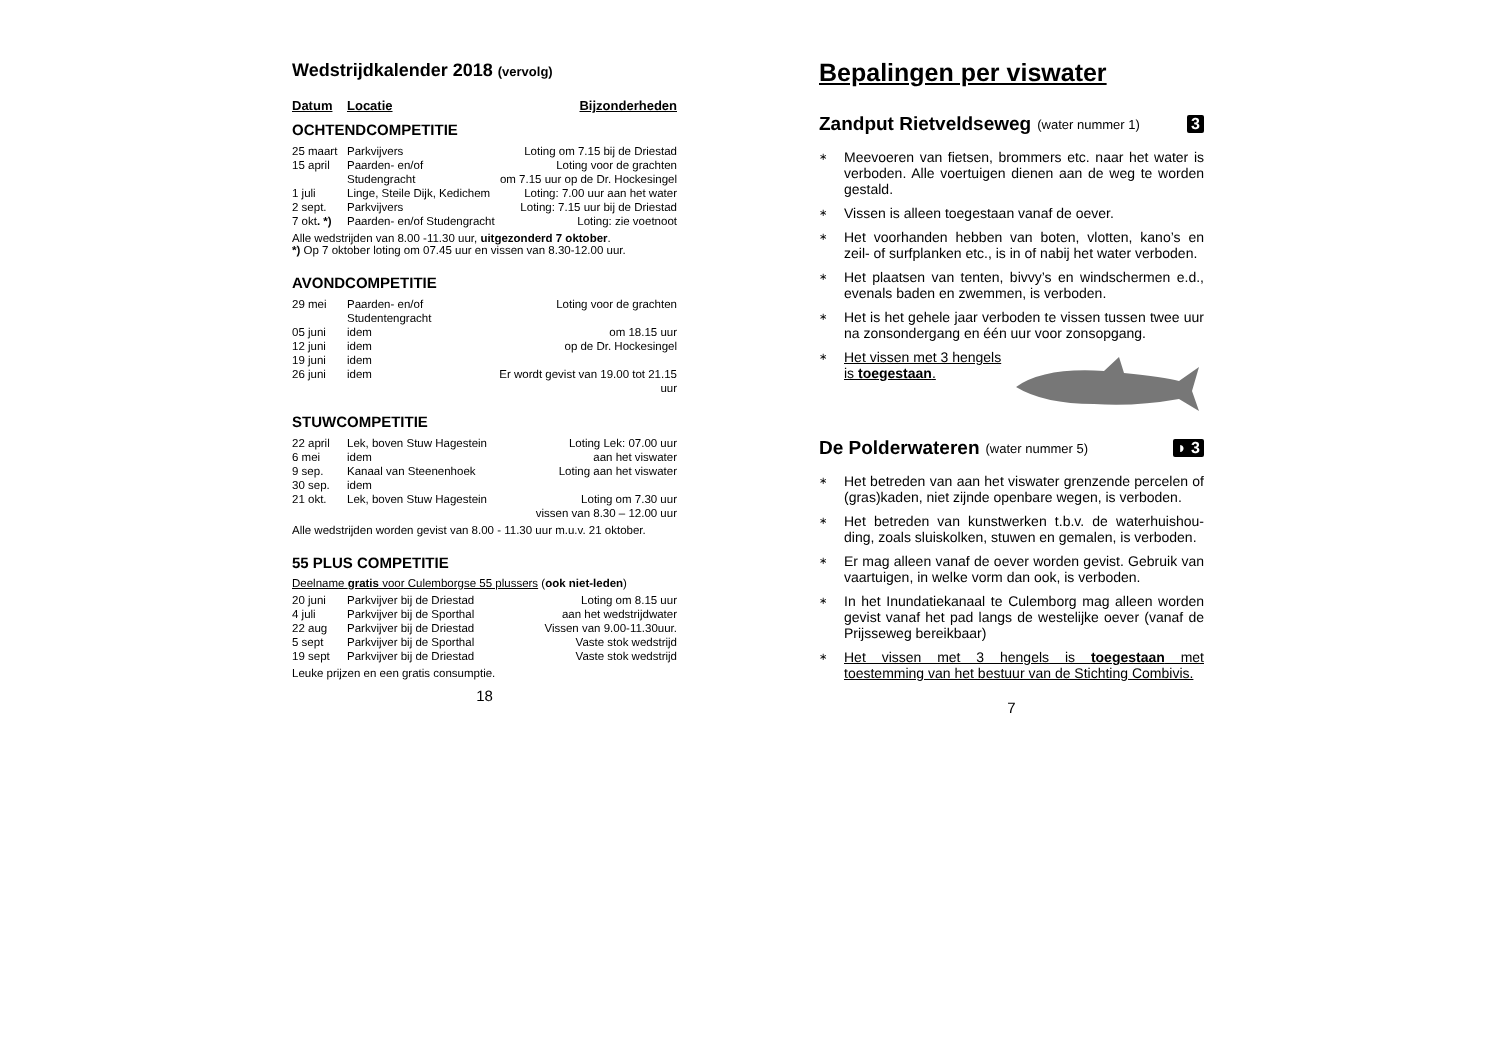Wedstrijdkalender 2018 (vervolg)
| Datum | Locatie | Bijzonderheden |
OCHTENDCOMPETITIE
| 25 maart | Parkvijvers | Loting om 7.15 bij de Driestad |
| 15 april | Paarden- en/of | Loting voor de grachten |
| | Studengracht | om 7.15 uur op de Dr. Hockesingel |
| 1 juli | Linge, Steile Dijk, Kedichem | Loting: 7.00 uur aan het water |
| 2 sept. | Parkvijvers | Loting: 7.15 uur bij de Driestad |
| 7 okt . *) | Paarden- en/of Studengracht | Loting: zie voetnoot |
Alle wedstrijden van 8.00 -11.30 uur, uitgezonderd 7 oktober.
*) Op 7 oktober loting om 07.45 uur en vissen van 8.30-12.00 uur.
AVONDCOMPETITIE
| 29 mei | Paarden- en/of Studentengracht | Loting voor de grachten |
| 05 juni | idem | om 18.15 uur |
| 12 juni | idem | op de Dr. Hockesingel |
| 19 juni | idem | |
| 26 juni | idem | Er wordt gevist van 19.00 tot 21.15 uur |
STUWCOMPETITIE
| 22 april | Lek, boven Stuw Hagestein | Loting Lek: 07.00 uur |
| 6 mei | idem | aan het viswater |
| 9 sep. | Kanaal van Steenenhoek | Loting aan het viswater |
| 30 sep. | idem | |
| 21 okt. | Lek, boven Stuw Hagestein | Loting om 7.30 uur |
| | | vissen van 8.30 – 12.00 uur |
Alle wedstrijden worden gevist van 8.00 - 11.30 uur m.u.v. 21 oktober.
55 PLUS COMPETITIE
Deelname gratis voor Culemborgse 55 plussers (ook niet-leden)
| 20 juni | Parkvijver bij de Driestad | Loting om 8.15 uur |
| 4 juli | Parkvijver bij de Sporthal | aan het wedstrijdwater |
| 22 aug | Parkvijver bij de Driestad | Vissen van 9.00-11.30uur. |
| 5 sept | Parkvijver bij de Sporthal | Vaste stok wedstrijd |
| 19 sept | Parkvijver bij de Driestad | Vaste stok wedstrijd |
Leuke prijzen en een gratis consumptie.
18
Bepalingen per viswater
Zandput Rietveldseweg (water nummer 1) 3
∗ Meevoeren van fietsen, brommers etc. naar het water is verboden. Alle voertuigen dienen aan de weg te worden gestald.
∗ Vissen is alleen toegestaan vanaf de oever.
∗ Het voorhanden hebben van boten, vlotten, kano’s en zeil- of surfplanken etc., is in of nabij het water verboden.
∗ Het plaatsen van tenten, bivvy’s en windschermen e.d., evenals baden en zwemmen, is verboden.
∗ Het is het gehele jaar verboden te vissen tussen twee uur na zonsondergang en één uur voor zonsopgang.
∗ Het vissen met 3 hengels
is toegestaan.
De Polderwateren (water nummer 5) ◗ 3
∗ Het betreden van aan het viswater grenzende percelen of (gras)kaden, niet zijnde openbare wegen, is verboden.
∗ Het betreden van kunstwerken t.b.v. de waterhuishou­ding, zoals sluiskolken, stuwen en gemalen, is verboden.
∗ Er mag alleen vanaf de oever worden gevist. Gebruik van vaartuigen, in welke vorm dan ook, is verboden.
∗ In het Inundatiekanaal te Culemborg mag alleen worden gevist vanaf het pad langs de westelijke oever (vanaf de Prijsseweg bereikbaar)
∗ Het vissen met 3 hengels is toegestaan met toestemming van het bestuur van de Stichting Combivis.
7